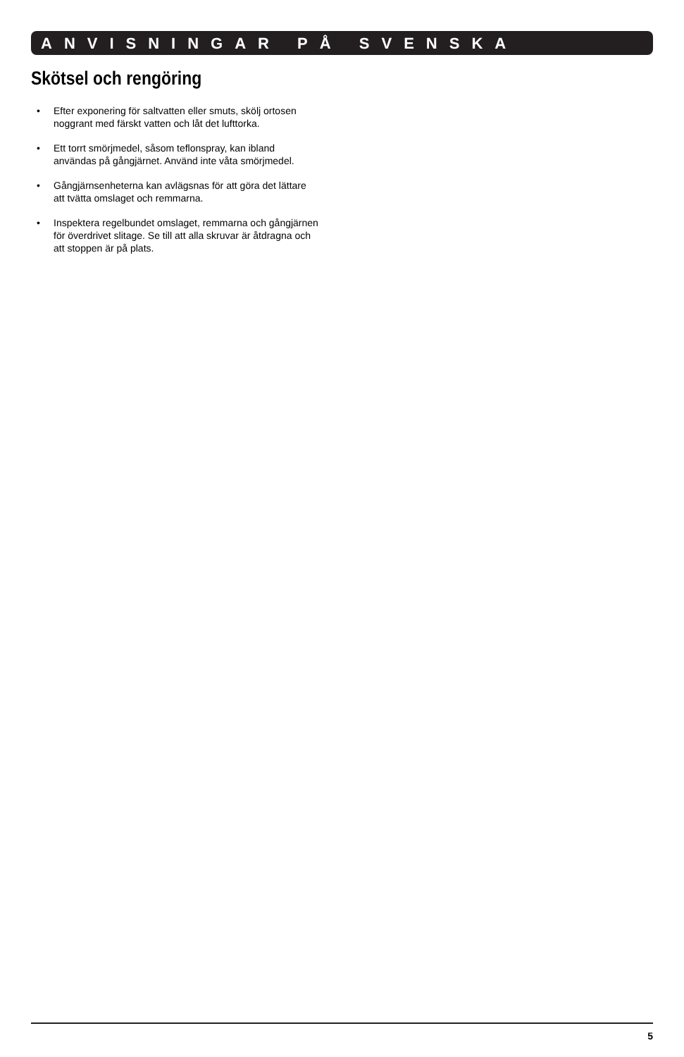ANVISNINGAR PÅ SVENSKA
Skötsel och rengöring
• Efter exponering för saltvatten eller smuts, skölj ortosen noggrant med färskt vatten och låt det lufttorka.
• Ett torrt smörjmedel, såsom teflonspray, kan ibland användas på gångjärnet. Använd inte våta smörjmedel.
• Gångjärnsenheterna kan avlägsnas för att göra det lättare att tvätta omslaget och remmarna.
• Inspektera regelbundet omslaget, remmarna och gångjärnen för överdrivet slitage. Se till att alla skruvar är åtdragna och att stoppen är på plats.
5